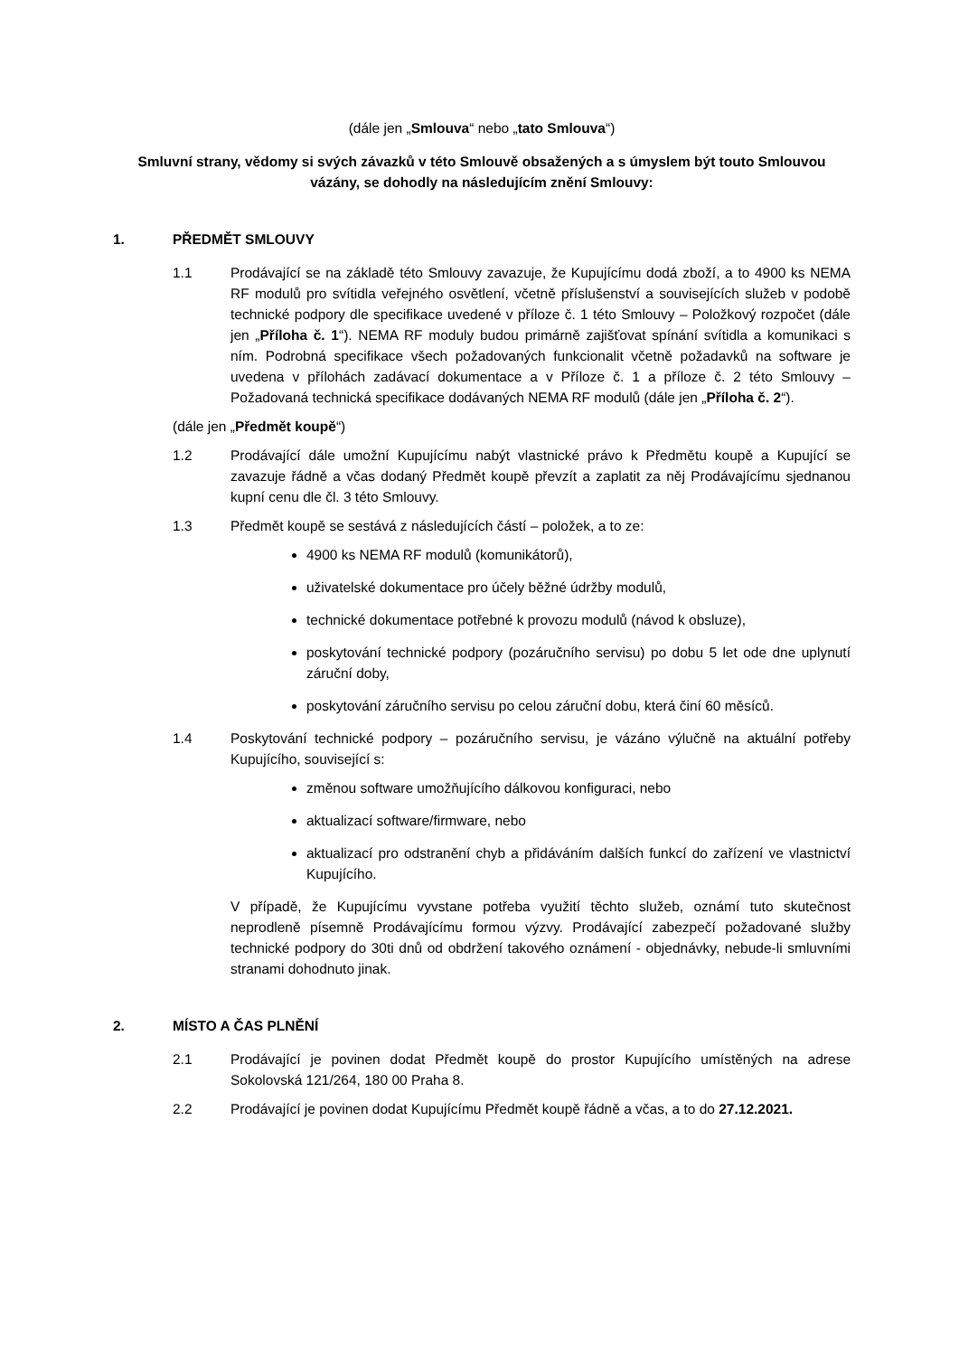(dále jen „Smlouva“ nebo „tato Smlouva“)
Smluvní strany, vědomy si svých závazků v této Smlouvě obsažených a s úmyslem být touto Smlouvou vázány, se dohodly na následujícím znění Smlouvy:
1. PŘEDMĚT SMLOUVY
1.1 Prodávající se na základě této Smlouvy zavazuje, že Kupujícímu dodá zboží, a to 4900 ks NEMA RF modulů pro svítidla veřejného osvětlení, včetně příslušenství a souvisejících služeb v podobě technické podpory dle specifikace uvedené v příloze č. 1 této Smlouvy – Položkový rozpočet (dále jen „Příloha č. 1“). NEMA RF moduly budou primárně zajišťovat spínání svítidla a komunikaci s ním. Podrobná specifikace všech požadovaných funkcionalit včetně požadavků na software je uvedena v přílohách zadávací dokumentace a v Příloze č. 1 a příloze č. 2 této Smlouvy – Požadovaná technická specifikace dodávaných NEMA RF modulů (dále jen „Příloha č. 2“).
(dále jen „Předmět koupě“)
1.2 Prodávající dále umožní Kupujícímu nabýt vlastnické právo k Předmětu koupě a Kupující se zavazuje řádně a včas dodaný Předmět koupě převzít a zaplatit za něj Prodávajícímu sjednanou kupní cenu dle čl. 3 této Smlouvy.
1.3 Předmět koupě se sestává z následujících částí – položek, a to ze:
4900 ks NEMA RF modulů (komunikátorů),
uživatelské dokumentace pro účely běžné údržby modulů,
technické dokumentace potřebné k provozu modulů (návod k obsluze),
poskytování technické podpory (pozáručního servisu) po dobu 5 let ode dne uplynutí záruční doby,
poskytování záručního servisu po celou záruční dobu, která činí 60 měsíců.
1.4 Poskytování technické podpory – pozáručního servisu, je vázáno výlučně na aktuální potřeby Kupujícího, související s:
změnou software umožňujícího dálkovou konfiguraci, nebo
aktualizací software/firmware, nebo
aktualizací pro odstranění chyb a přidáváním dalších funkcí do zařízení ve vlastnictví Kupujícího.
V případě, že Kupujícímu vyvstane potřeba využití těchto služeb, oznámí tuto skutečnost neprodleně písemně Prodávajícímu formou výzvy. Prodávající zabezpečí požadované služby technické podpory do 30ti dnů od obdržení takového oznámení - objednávky, nebude-li smluvními stranami dohodnuto jinak.
2. MÍSTO A ČAS PLNĚNÍ
2.1 Prodávající je povinen dodat Předmět koupě do prostor Kupujícího umístěných na adrese Sokolovská 121/264, 180 00 Praha 8.
2.2 Prodávající je povinen dodat Kupujícímu Předmět koupě řádně a včas, a to do 27.12.2021.